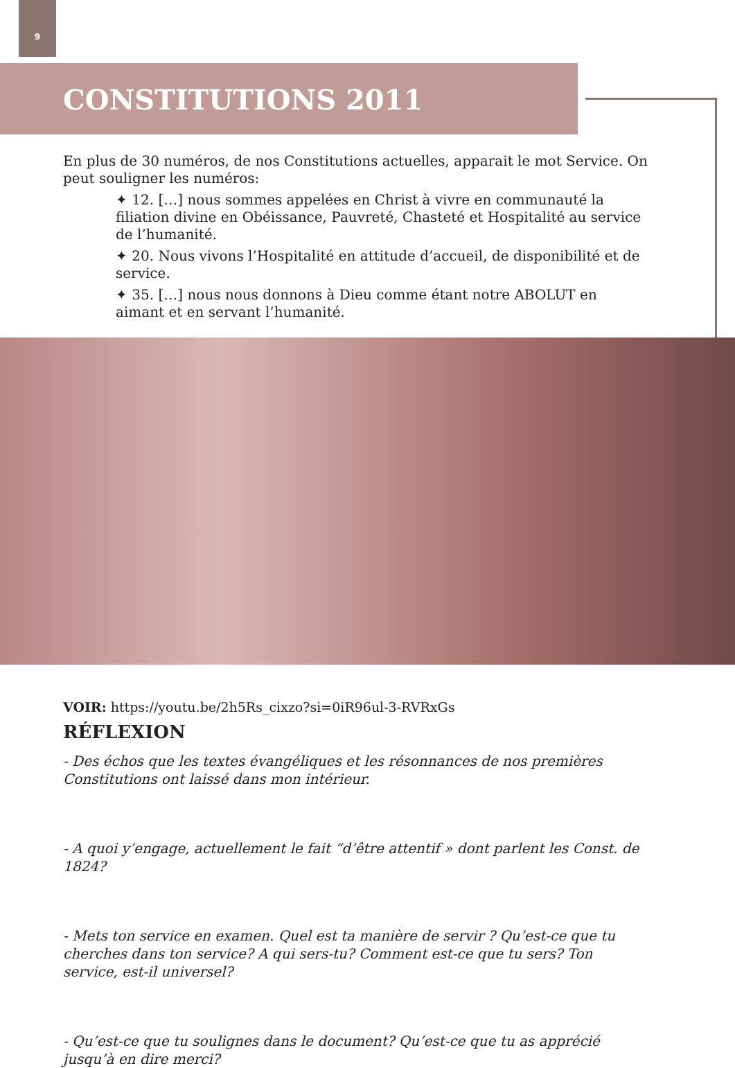9
CONSTITUTIONS 2011
En plus de 30 numéros, de nos Constitutions actuelles, apparait le mot Service. On peut souligner les numéros:
✦ 12. […] nous sommes appelées en Christ à vivre en communauté la filiation divine en Obéissance, Pauvreté, Chasteté et Hospitalité au service de l’humanité.
✦ 20. Nous vivons l’Hospitalité en attitude d’accueil, de disponibilité et de service.
✦ 35. […] nous nous donnons à Dieu comme étant notre ABOLUT en aimant et en servant l’humanité.
VOIR: https://youtu.be/2h5Rs_cixzo?si=0iR96ul-3-RVRxGs
RÉFLEXION
- Des échos que les textes évangéliques et les résonnances de nos premières Constitutions ont laissé dans mon intérieur.
- A quoi y’engage, actuellement le fait “d’être attentif » dont parlent les Const. de 1824?
- Mets ton service en examen. Quel est ta manière de servir ? Qu’est-ce que tu cherches dans ton service? A qui sers-tu? Comment est-ce que tu sers? Ton service, est-il universel?
- Qu’est-ce que tu soulignes dans le document? Qu’est-ce que tu as apprécié jusqu’à en dire merci?